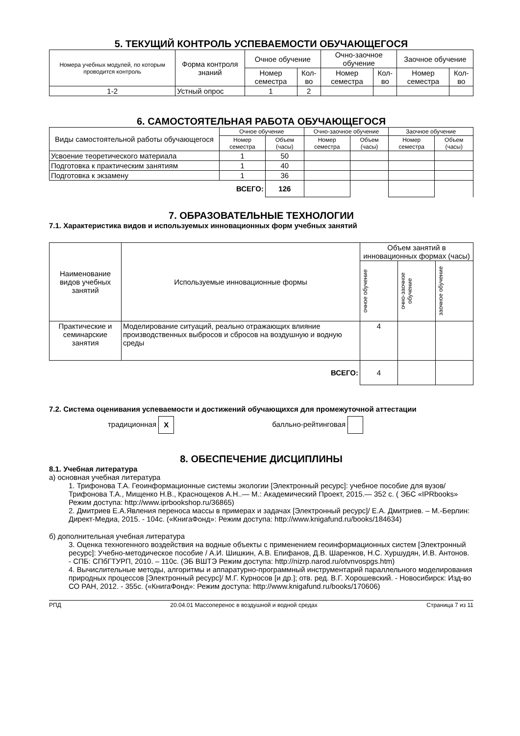5. ТЕКУЩИЙ КОНТРОЛЬ УСПЕВАЕМОСТИ ОБУЧАЮЩЕГОСЯ
| Номера учебных модулей, по которым проводится контроль | Форма контроля знаний | Очное обучение | | Очно-заочное обучение | | Заочное обучение | |
| --- | --- | --- | --- | --- | --- | --- | --- |
| | | Номер семестра | Кол-во | Номер семестра | Кол-во | Номер семестра | Кол-во |
| 1-2 | Устный опрос | 1 | 2 | | | | |
6. САМОСТОЯТЕЛЬНАЯ РАБОТА ОБУЧАЮЩЕГОСЯ
| Виды самостоятельной работы обучающегося | Очное обучение | | Очно-заочное обучение | | Заочное обучение | |
| --- | --- | --- | --- | --- | --- | --- |
| | Номер семестра | Объем (часы) | Номер семестра | Объем (часы) | Номер семестра | Объем (часы) |
| Усвоение теоретического материала | 1 | 50 | | | | |
| Подготовка к практическим занятиям | 1 | 40 | | | | |
| Подготовка к экзамену | 1 | 36 | | | | |
| ВСЕГО: | | 126 | | | | |
7. ОБРАЗОВАТЕЛЬНЫЕ ТЕХНОЛОГИИ
7.1. Характеристика видов и используемых инновационных форм учебных занятий
| Наименование видов учебных занятий | Используемые инновационные формы | Объем занятий в инновационных формах (часы) | | |
| --- | --- | --- | --- | --- |
| | | очное обучение | очно-заочное обучение | заочное обучение |
| Практические и семинарские занятия | Моделирование ситуаций, реально отражающих влияние производственных выбросов и сбросов на воздушную и водную среды | 4 | | |
| ВСЕГО: | | 4 | | |
7.2. Система оценивания успеваемости и достижений обучающихся для промежуточной аттестации
традиционная X балльно-рейтинговая
8. ОБЕСПЕЧЕНИЕ ДИСЦИПЛИНЫ
8.1. Учебная литература
а) основная учебная литература
1. Трифонова Т.А. Геоинформационные системы экологии [Электронный ресурс]: учебное пособие для вузов/ Трифонова Т.А., Мищенко Н.В., Краснощеков А.Н..— М.: Академический Проект, 2015.— 352 c. ( ЭБС «IPRbooks» Режим доступа: http://www.iprbookshop.ru/36865)
2. Дмитриев Е.А.Явления переноса массы в примерах и задачах [Электронный ресурс]/ Е.А. Дмитриев. – М.-Берлин: Директ-Медиа, 2015. - 104с. («КнигаФонд»: Режим доступа: http://www.knigafund.ru/books/184634)
б) дополнительная учебная литература
3. Оценка техногенного воздействия на водные объекты с применением геоинформационных систем [Электронный ресурс]: Учебно-методическое пособие / А.И. Шишкин, А.В. Епифанов, Д.В. Шаренков, Н.С. Хуршудян, И.В. Антонов. - СПБ: СПбГТУРП, 2010. – 110с. (ЭБ ВШТЭ Режим доступа: http://nizrp.narod.ru/otvnvospgs.htm)
4. Вычислительные методы, алгоритмы и аппаратурно-программный инструментарий параллельного моделирования природных процессов [Электронный ресурс]/ М.Г. Курносов [и др.]; отв. ред. В.Г. Хорошевский. - Новосибирск: Изд-во СО РАН, 2012. - 355с. («КнигаФонд»: Режим доступа: http://www.knigafund.ru/books/170606)
РПД 20.04.01 Массоперенос в воздушной и водной средах Страница 7 из 11